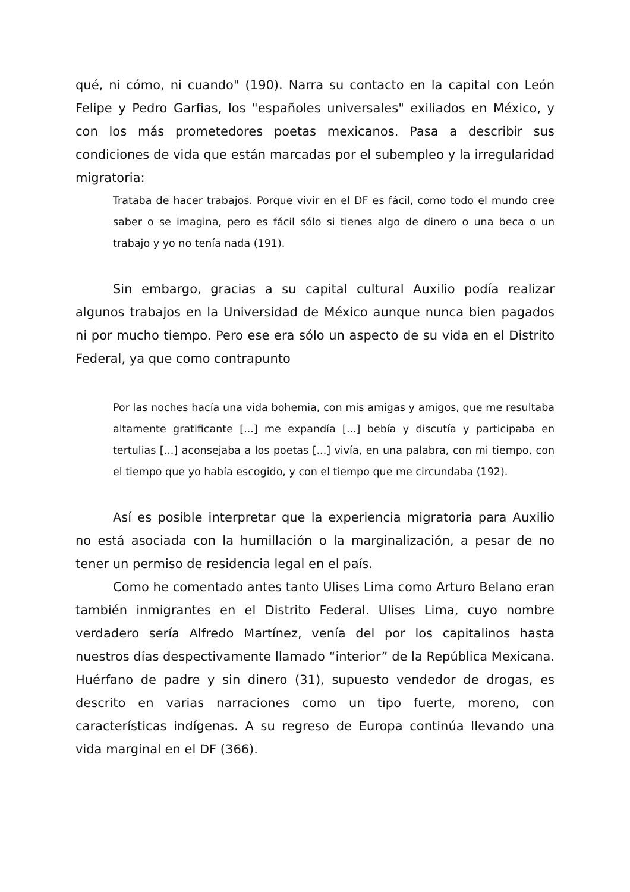qué, ni cómo, ni cuando" (190). Narra su contacto en la capital con León Felipe y Pedro Garfias, los "españoles universales" exiliados en México, y con los más prometedores poetas mexicanos. Pasa a describir sus condiciones de vida que están marcadas por el subempleo y la irregularidad migratoria:
Trataba de hacer trabajos. Porque vivir en el DF es fácil, como todo el mundo cree saber o se imagina, pero es fácil sólo si tienes algo de dinero o una beca o un trabajo y yo no tenía nada (191).
Sin embargo, gracias a su capital cultural Auxilio podía realizar algunos trabajos en la Universidad de México aunque nunca bien pagados ni por mucho tiempo. Pero ese era sólo un aspecto de su vida en el Distrito Federal, ya que como contrapunto
Por las noches hacía una vida bohemia, con mis amigas y amigos, que me resultaba altamente gratificante [...] me expandía [...] bebía y discutía y participaba en tertulias [...] aconsejaba a los poetas [...] vivía, en una palabra, con mi tiempo, con el tiempo que yo había escogido, y con el tiempo que me circundaba (192).
Así es posible interpretar que la experiencia migratoria para Auxilio no está asociada con la humillación o la marginalización, a pesar de no tener un permiso de residencia legal en el país.
Como he comentado antes tanto Ulises Lima como Arturo Belano eran también inmigrantes en el Distrito Federal. Ulises Lima, cuyo nombre verdadero sería Alfredo Martínez, venía del por los capitalinos hasta nuestros días despectivamente llamado “interior” de la República Mexicana. Huérfano de padre y sin dinero (31), supuesto vendedor de drogas, es descrito en varias narraciones como un tipo fuerte, moreno, con características indígenas. A su regreso de Europa continúa llevando una vida marginal en el DF (366).